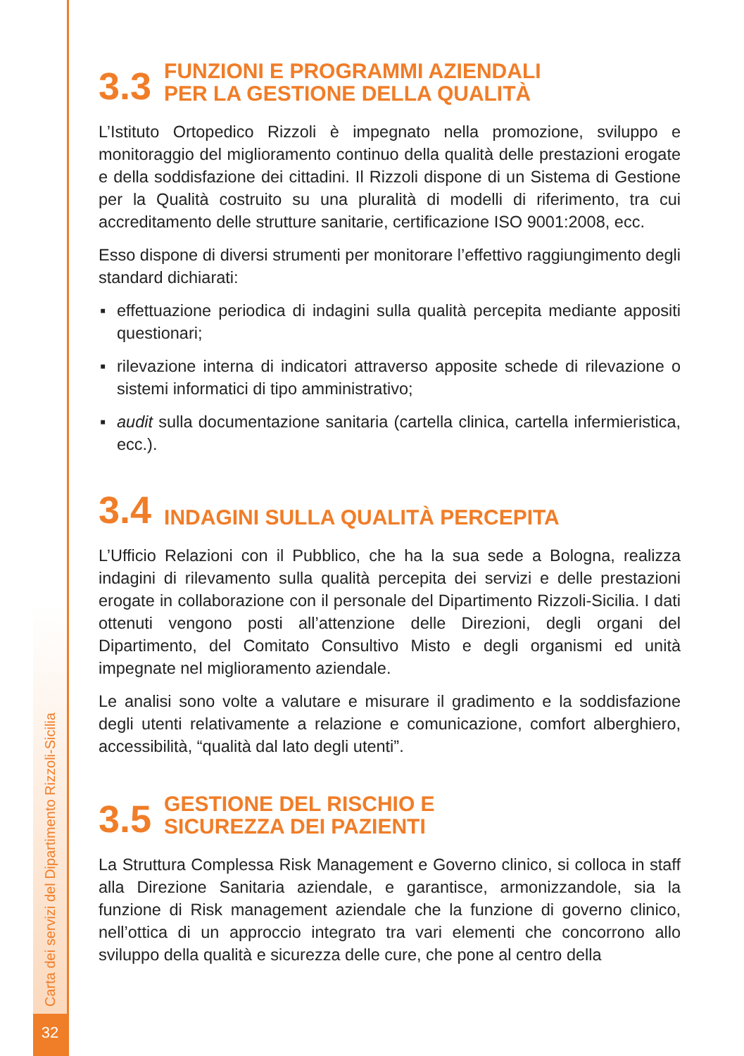Carta dei servizi del Dipartimento Rizzoli-Sicilia
3.3 FUNZIONI E PROGRAMMI AZIENDALI
PER LA GESTIONE DELLA QUALITÀ
L’Istituto Ortopedico Rizzoli è impegnato nella promozione, sviluppo e monitoraggio del miglioramento continuo della qualità delle prestazioni erogate e della soddisfazione dei cittadini. Il Rizzoli dispone di un Sistema di Gestione per la Qualità costruito su una pluralità di modelli di riferimento, tra cui accreditamento delle strutture sanitarie, certificazione ISO 9001:2008, ecc.
Esso dispone di diversi strumenti per monitorare l’effettivo raggiungimento degli standard dichiarati:
▪ effettuazione periodica di indagini sulla qualità percepita mediante appositi questionari;
▪ rilevazione interna di indicatori attraverso apposite schede di rilevazione o sistemi informatici di tipo amministrativo;
▪ audit sulla documentazione sanitaria (cartella clinica, cartella infermieristica, ecc.).
3.4 INDAGINI SULLA QUALITÀ PERCEPITA
L’Ufficio Relazioni con il Pubblico, che ha la sua sede a Bologna, realizza indagini di rilevamento sulla qualità percepita dei servizi e delle prestazioni erogate in collaborazione con il personale del Dipartimento Rizzoli-Sicilia. I dati ottenuti vengono posti all’attenzione delle Direzioni, degli organi del Dipartimento, del Comitato Consultivo Misto e degli organismi ed unità impegnate nel miglioramento aziendale.
Le analisi sono volte a valutare e misurare il gradimento e la soddisfazione degli utenti relativamente a relazione e comunicazione, comfort alberghiero, accessibilità, “qualità dal lato degli utenti”.
3.5 GESTIONE DEL RISCHIO E
SICUREZZA DEI PAZIENTI
La Struttura Complessa Risk Management e Governo clinico, si colloca in staff alla Direzione Sanitaria aziendale, e garantisce, armonizzandole, sia la funzione di Risk management aziendale che la funzione di governo clinico, nell’ottica di un approccio integrato tra vari elementi che concorrono allo sviluppo della qualità e sicurezza delle cure, che pone al centro della
32